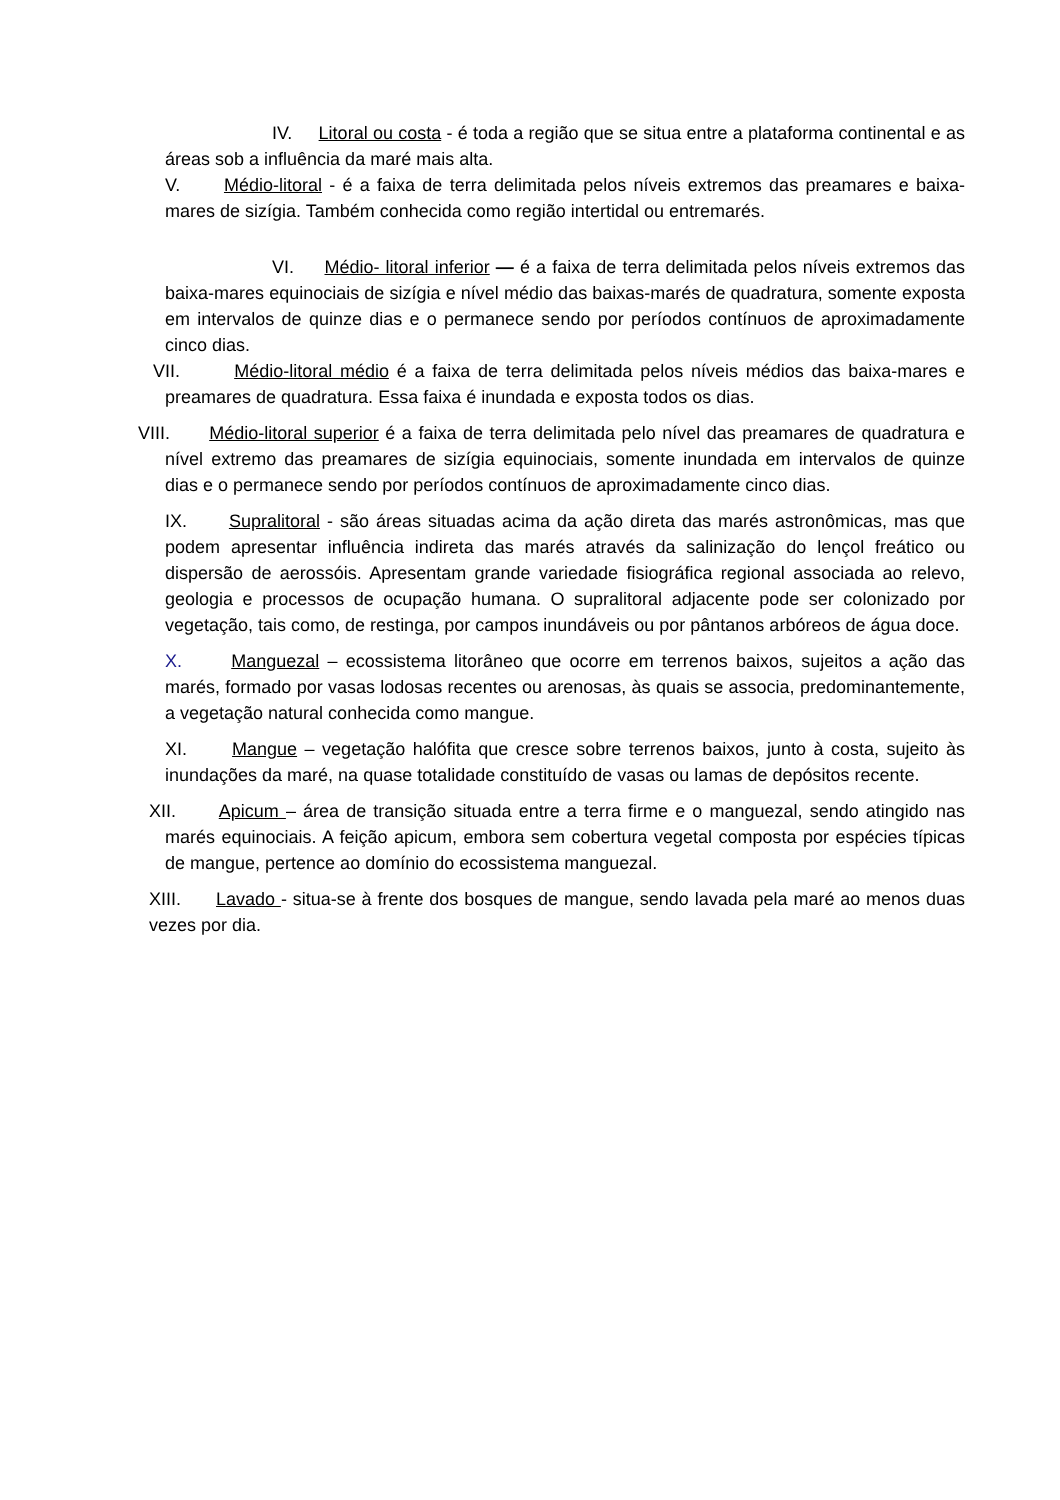IV. Litoral ou costa - é toda a região que se situa entre a plataforma continental e as áreas sob a influência da maré mais alta.
V. Médio-litoral - é a faixa de terra delimitada pelos níveis extremos das preamares e baixa-mares de sizígia. Também conhecida como região intertidal ou entremarés.
VI. Médio- litoral inferior — é a faixa de terra delimitada pelos níveis extremos das baixa-mares equinociais de sizígia e nível médio das baixas-marés de quadratura, somente exposta em intervalos de quinze dias e o permanece sendo por períodos contínuos de aproximadamente cinco dias.
VII. Médio-litoral médio é a faixa de terra delimitada pelos níveis médios das baixa-mares e preamares de quadratura. Essa faixa é inundada e exposta todos os dias.
VIII. Médio-litoral superior é a faixa de terra delimitada pelo nível das preamares de quadratura e nível extremo das preamares de sizígia equinociais, somente inundada em intervalos de quinze dias e o permanece sendo por períodos contínuos de aproximadamente cinco dias.
IX. Supralitoral - são áreas situadas acima da ação direta das marés astronômicas, mas que podem apresentar influência indireta das marés através da salinização do lençol freático ou dispersão de aerossóis. Apresentam grande variedade fisiográfica regional associada ao relevo, geologia e processos de ocupação humana. O supralitoral adjacente pode ser colonizado por vegetação, tais como, de restinga, por campos inundáveis ou por pântanos arbóreos de água doce.
X. Manguezal – ecossistema litorâneo que ocorre em terrenos baixos, sujeitos a ação das marés, formado por vasas lodosas recentes ou arenosas, às quais se associa, predominantemente, a vegetação natural conhecida como mangue.
XI. Mangue – vegetação halófita que cresce sobre terrenos baixos, junto à costa, sujeito às inundações da maré, na quase totalidade constituído de vasas ou lamas de depósitos recente.
XII. Apicum – área de transição situada entre a terra firme e o manguezal, sendo atingido nas marés equinociais. A feição apicum, embora sem cobertura vegetal composta por espécies típicas de mangue, pertence ao domínio do ecossistema manguezal.
XIII. Lavado - situa-se à frente dos bosques de mangue, sendo lavada pela maré ao menos duas vezes por dia.